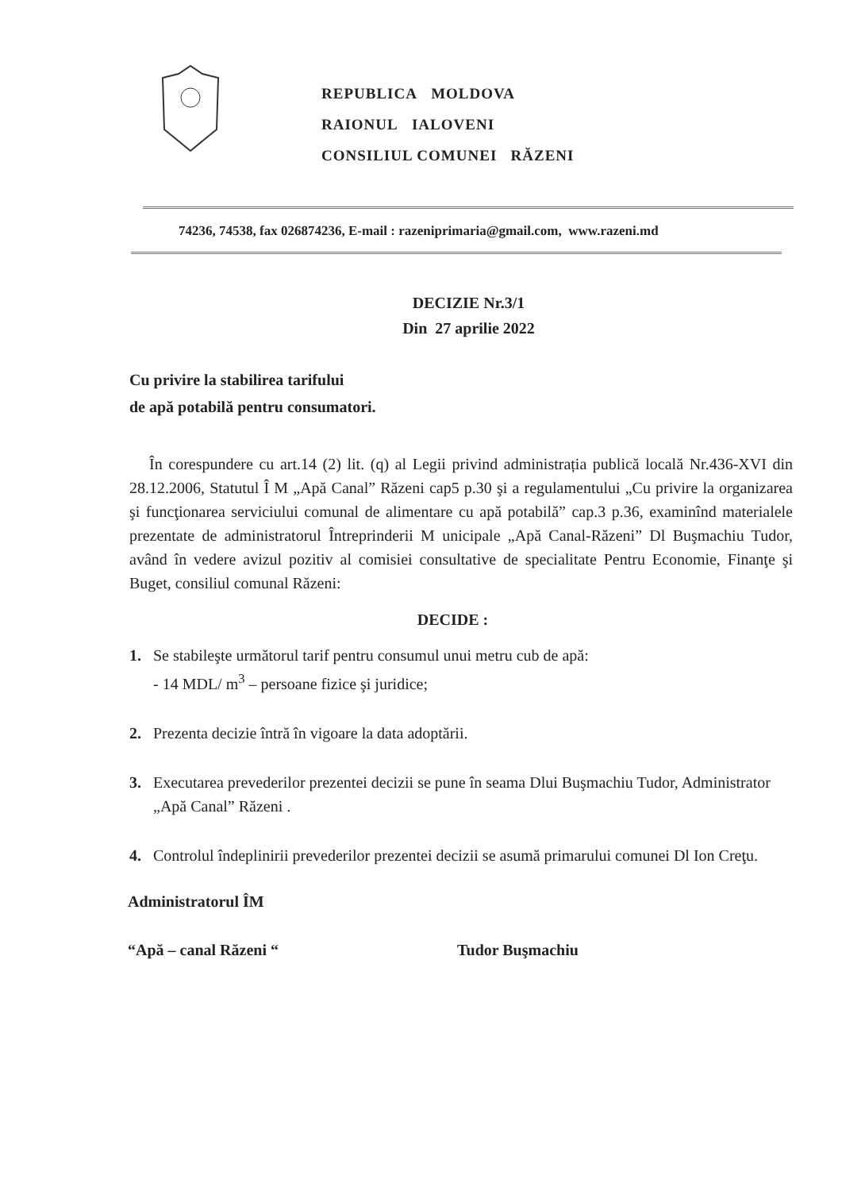REPUBLICA MOLDOVA
RAIONUL IALOVENI
CONSILIUL COMUNEI RĂZENI
74236, 74538, fax 026874236, E-mail : razeniprimaria@gmail.com, www.razeni.md
DECIZIE Nr.3/1
Din 27 aprilie 2022
Cu privire la stabilirea tarifului
de apă potabilă pentru consumatori.
În corespundere cu art.14 (2) lit. (q) al Legii privind administrația publică locală Nr.436-XVI din 28.12.2006, Statutul Î M „Apă Canal” Răzeni cap5 p.30 şi a regulamentului „Cu privire la organizarea şi funcţionarea serviciului comunal de alimentare cu apă potabilă” cap.3 p.36, examinînd materialele prezentate de administratorul Întreprinderii M unicipale „Apă Canal-Răzeni” Dl Buşmachiu Tudor, având în vedere avizul pozitiv al comisiei consultative de specialitate Pentru Economie, Finanţe şi Buget, consiliul comunal Răzeni:
DECIDE :
1. Se stabileşte următorul tarif pentru consumul unui metru cub de apă:
- 14 MDL/ m<sup>3</sup> – persoane fizice şi juridice;
2. Prezenta decizie întră în vigoare la data adoptării.
3. Executarea prevederilor prezentei decizii se pune în seama Dlui Buşmachiu Tudor, Administrator „Apă Canal” Răzeni .
4. Controlul îndeplinirii prevederilor prezentei decizii se asumă primarului comunei Dl Ion Creţu.
Administratorul ÎM
“Apă – canal Răzeni “ Tudor Buşmachiu